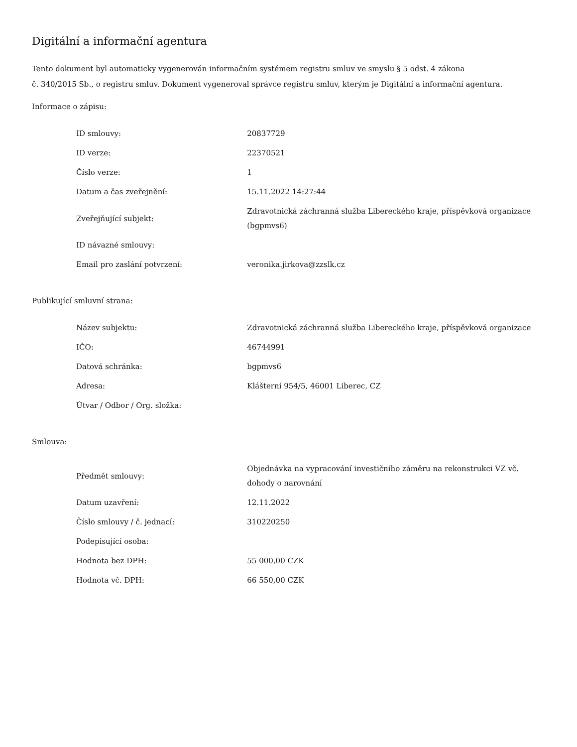Digitální a informační agentura
Tento dokument byl automaticky vygenerován informačním systémem registru smluv ve smyslu § 5 odst. 4 zákona
č. 340/2015 Sb., o registru smluv. Dokument vygeneroval správce registru smluv, kterým je Digitální a informační agentura.
Informace o zápisu:
| ID smlouvy: | 20837729 |
| ID verze: | 22370521 |
| Číslo verze: | 1 |
| Datum a čas zveřejnění: | 15.11.2022 14:27:44 |
| Zveřejňující subjekt: | Zdravotnická záchranná služba Libereckého kraje, příspěvková organizace (bgpmvs6) |
| ID návazné smlouvy: | |
| Email pro zaslání potvrzení: | veronika.jirkova@zzslk.cz |
Publikující smluvní strana:
| Název subjektu: | Zdravotnická záchranná služba Libereckého kraje, příspěvková organizace |
| IČO: | 46744991 |
| Datová schránka: | bgpmvs6 |
| Adresa: | Klášterní 954/5, 46001 Liberec, CZ |
| Útvar / Odbor / Org. složka: | |
Smlouva:
| Předmět smlouvy: | Objednávka na vypracování investičního záměru na rekonstrukci VZ vč. dohody o narovnání |
| Datum uzavření: | 12.11.2022 |
| Číslo smlouvy / č. jednací: | 310220250 |
| Podepisující osoba: | |
| Hodnota bez DPH: | 55 000,00 CZK |
| Hodnota vč. DPH: | 66 550,00 CZK |